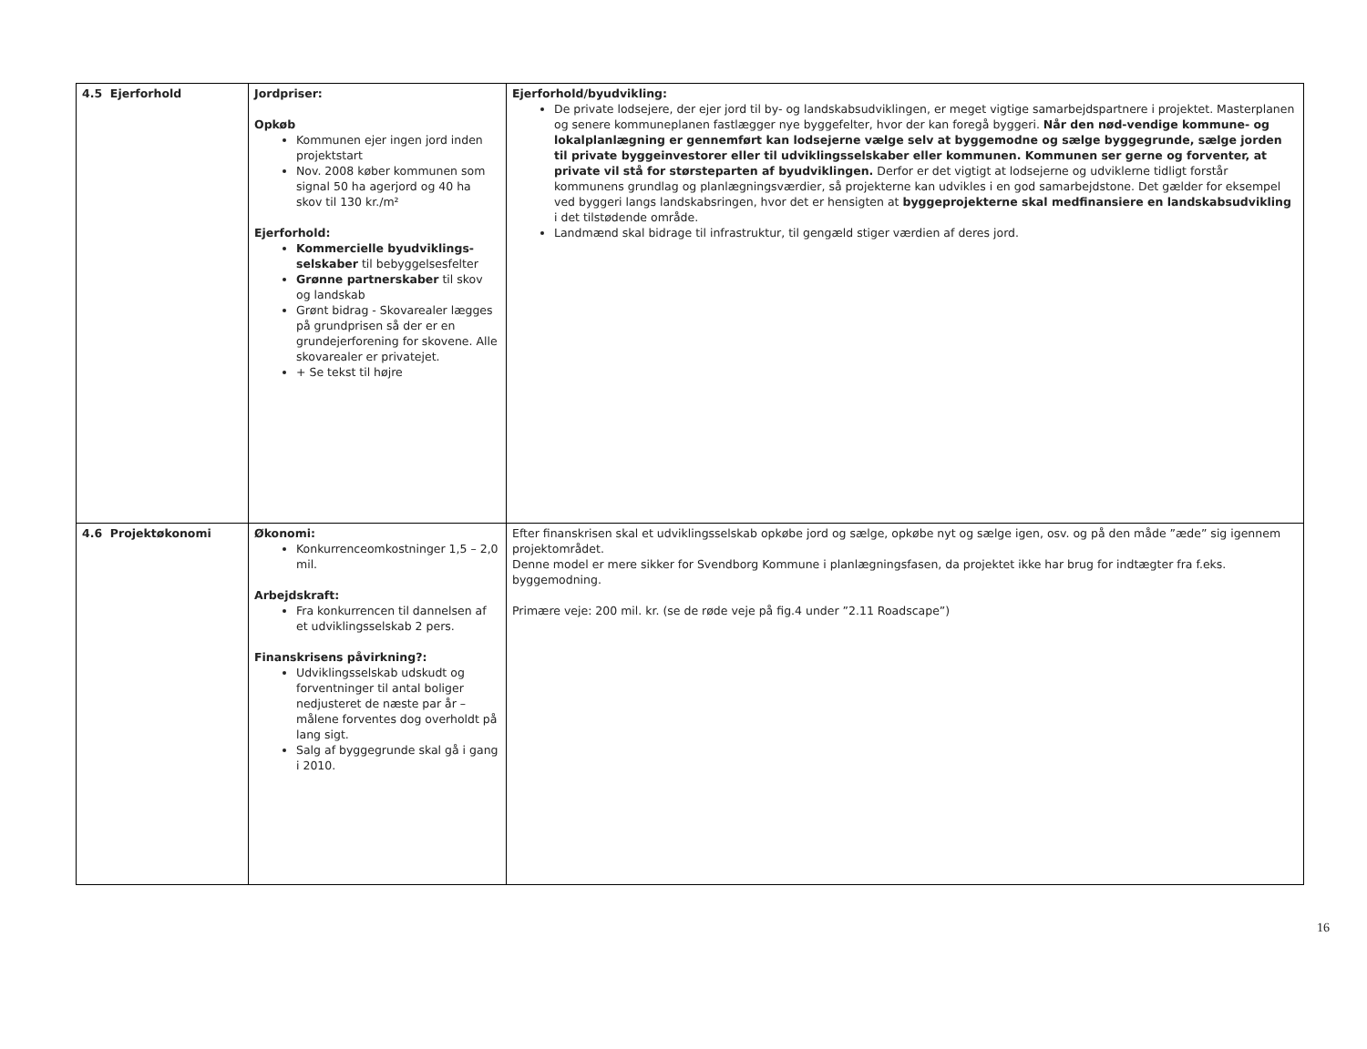| 4.5 Ejerforhold | Jordpriser: Opkøb Kommunen ejer ingen jord inden projektstart Nov. 2008 køber kommunen som signal 50 ha agerjord og 40 ha skov til 130 kr./m² Ejerforhold: Kommercielle byudviklings-selskaber til bebyggelsesfelter Grønne partnerskaber til skov og landskab Grønt bidrag - Skovarealer lægges på grundprisen så der er en grundejerforening for skovene. Alle skovarealer er privatejet. + Se tekst til højre | Ejerforhold/byudvikling: De private lodsejere, der ejer jord til by- og landskabsudviklingen, er meget vigtige samarbejdspartnere i projektet. Masterplanen og senere kommuneplanen fastlægger nye byggefelter, hvor der kan foregå byggeri. Når den nød-vendige kommune- og lokalplanlægning er gennemført kan lodsejerne vælge selv at byggemodne og sælge byggegrunde, sælge jorden til private byggeinvestorer eller til udviklingsselskaber eller kommunen. Kommunen ser gerne og forventer, at private vil stå for størsteparten af byudviklingen. Derfor er det vigtigt at lodsejerne og udviklerne tidligt forstår kommunens grundlag og planlægningsværdier, så projekterne kan udvikles i en god samarbejdstone. Det gælder for eksempel ved byggeri langs landskabsringen, hvor det er hensigten at byggeprojekterne skal medfinansiere en landskabsudvikling i det tilstødende område. Landmænd skal bidrage til infrastruktur, til gengæld stiger værdien af deres jord. |
| 4.6 Projektøkonomi | Økonomi: Konkurrenceomkostninger 1,5 – 2,0 mil. Arbejdskraft: Fra konkurrencen til dannelsen af et udviklingsselskab 2 pers. Finanskrisens påvirkning?: Udviklingsselskab udskudt og forventninger til antal boliger nedjusteret de næste par år – målene forventes dog overholdt på lang sigt. Salg af byggegrunde skal gå i gang i 2010. | Efter finanskrisen skal et udviklingsselskab opkøbe jord og sælge, opkøbe nyt og sælge igen, osv. og på den måde ”æde” sig igennem projektområdet. Denne model er mere sikker for Svendborg Kommune i planlægningsfasen, da projektet ikke har brug for indtægter fra f.eks. byggemodning. Primære veje: 200 mil. kr. (se de røde veje på fig.4 under ”2.11 Roadscape”) |
16